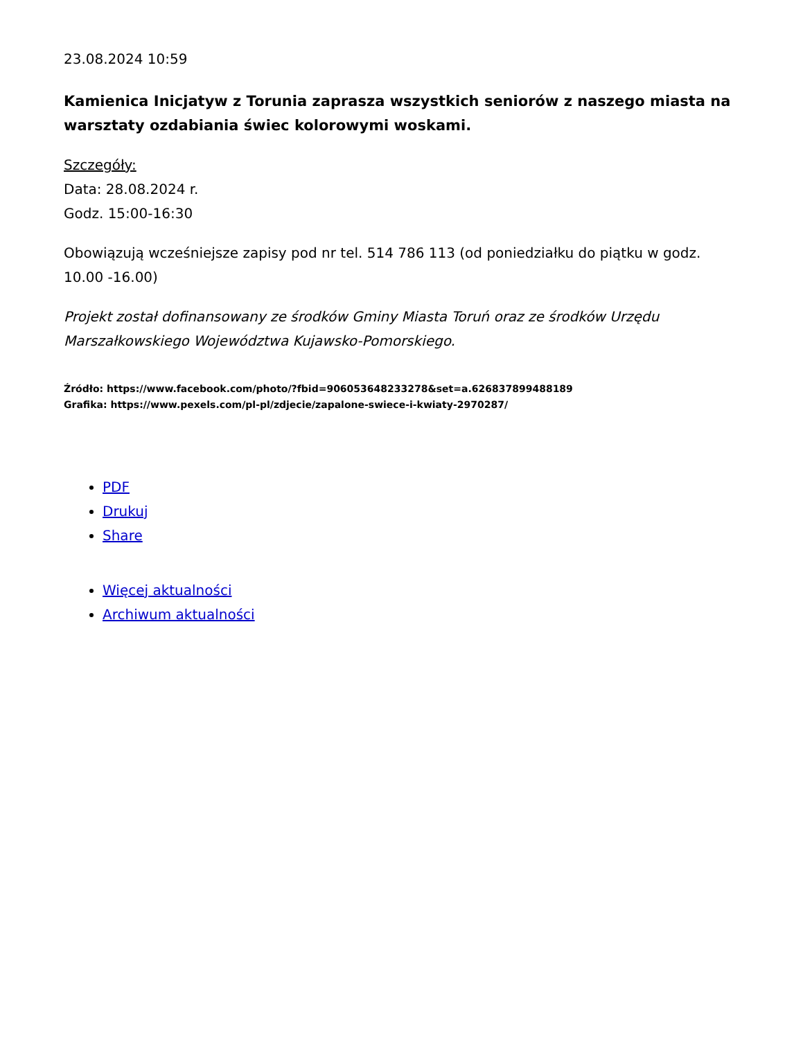23.08.2024 10:59
Kamienica Inicjatyw z Torunia zaprasza wszystkich seniorów z naszego miasta na warsztaty ozdabiania świec kolorowymi woskami.
Szczegóły:
Data: 28.08.2024 r.
Godz. 15:00-16:30
Obowiązują wcześniejsze zapisy pod nr tel. 514 786 113 (od poniedziałku do piątku w godz. 10.00 -16.00)
Projekt został dofinansowany ze środków Gminy Miasta Toruń oraz ze środków Urzędu Marszałkowskiego Województwa Kujawsko-Pomorskiego.
Źródło: https://www.facebook.com/photo/?fbid=906053648233278&set=a.626837899488189
Grafika: https://www.pexels.com/pl-pl/zdjecie/zapalone-swiece-i-kwiaty-2970287/
PDF
Drukuj
Share
Więcej aktualności
Archiwum aktualności